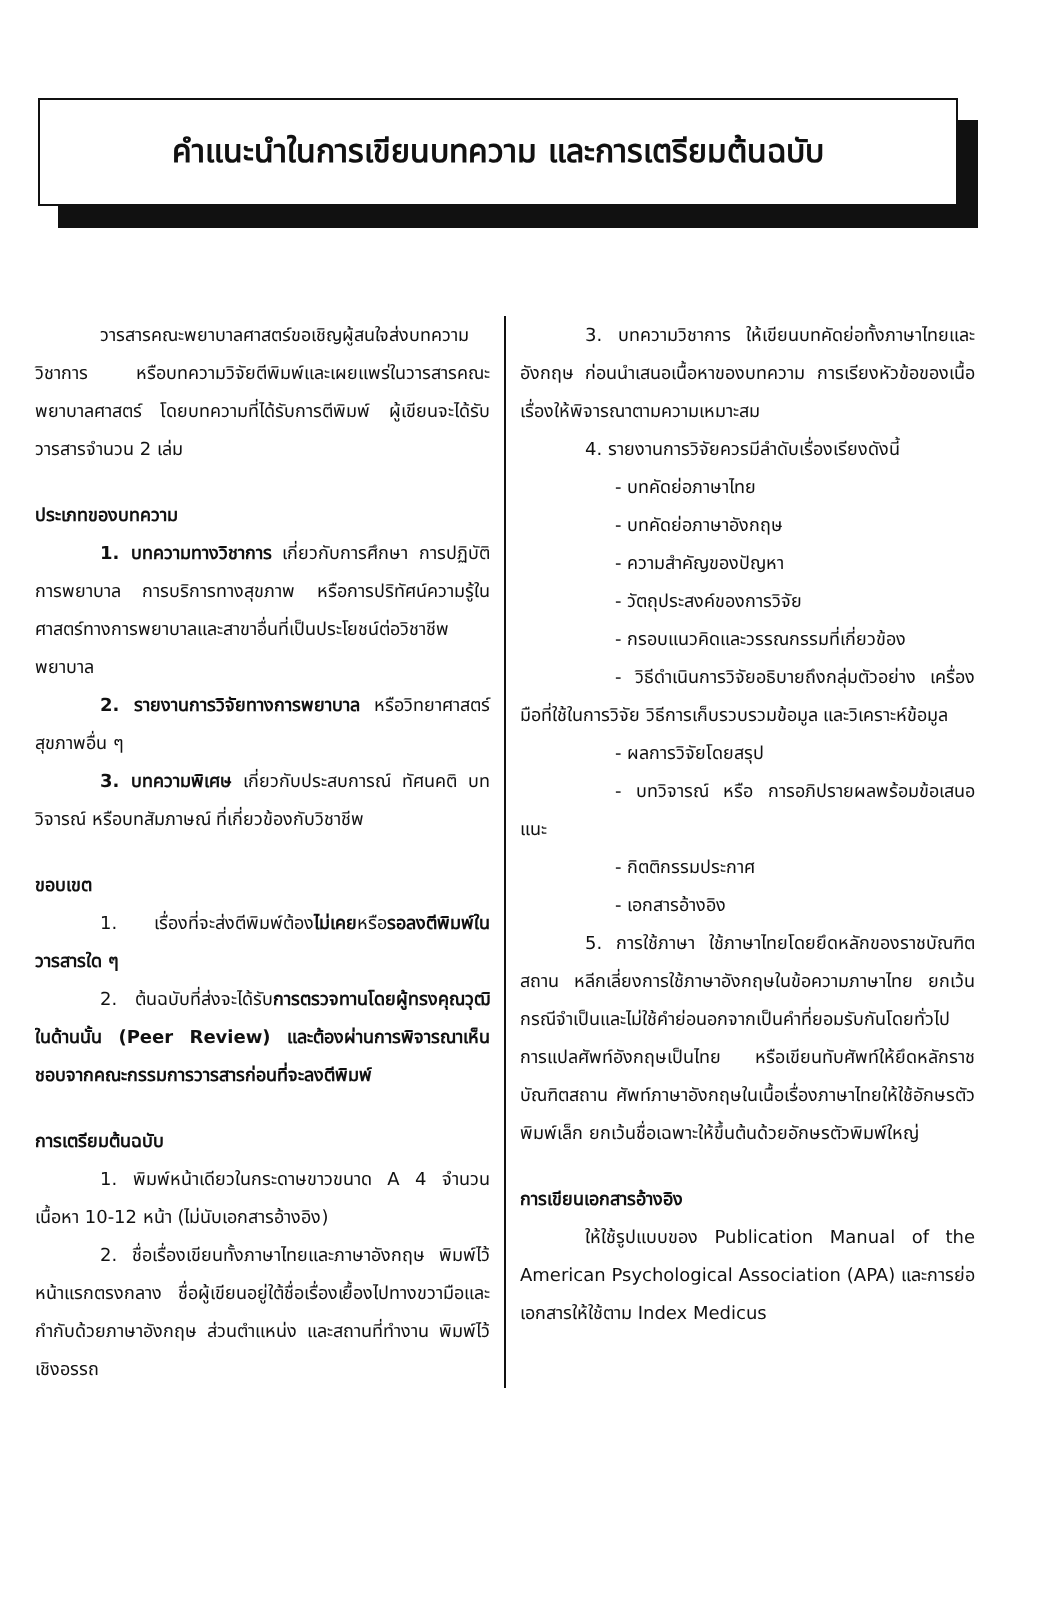คำแนะนำในการเขียนบทความ และการเตรียมต้นฉบับ
วารสารคณะพยาบาลศาสตร์ขอเชิญผู้สนใจส่งบทความวิชาการ หรือบทความวิจัยตีพิมพ์และเผยแพร่ในวารสารคณะพยาบาลศาสตร์ โดยบทความที่ได้รับการตีพิมพ์ ผู้เขียนจะได้รับวารสารจำนวน 2 เล่ม
ประเภทของบทความ
1. บทความทางวิชาการ เกี่ยวกับการศึกษา การปฏิบัติการพยาบาล การบริการทางสุขภาพ หรือการปริทัศน์ความรู้ในศาสตร์ทางการพยาบาลและสาขาอื่นที่เป็นประโยชน์ต่อวิชาชีพพยาบาล
2. รายงานการวิจัยทางการพยาบาล หรือวิทยาศาสตร์สุขภาพอื่น ๆ
3. บทความพิเศษ เกี่ยวกับประสบการณ์ ทัศนคติ บทวิจารณ์ หรือบทสัมภาษณ์ ที่เกี่ยวข้องกับวิชาชีพ
ขอบเขต
1. เรื่องที่จะส่งตีพิมพ์ต้องไม่เคยหรือรอลงตีพิมพ์ในวารสารใด ๆ
2. ต้นฉบับที่ส่งจะได้รับการตรวจทานโดยผู้ทรงคุณวุฒิในด้านนั้น (Peer Review) และต้องผ่านการพิจารณาเห็นชอบจากคณะกรรมการวารสารก่อนที่จะลงตีพิมพ์
การเตรียมต้นฉบับ
1. พิมพ์หน้าเดียวในกระดาษขาวขนาด A 4 จำนวนเนื้อหา 10-12 หน้า (ไม่นับเอกสารอ้างอิง)
2. ชื่อเรื่องเขียนทั้งภาษาไทยและภาษาอังกฤษ พิมพ์ไว้หน้าแรกตรงกลาง ชื่อผู้เขียนอยู่ใต้ชื่อเรื่องเยื้องไปทางขวามือและกำกับด้วยภาษาอังกฤษ ส่วนตำแหน่ง และสถานที่ทำงาน พิมพ์ไว้เชิงอรรถ
3. บทความวิชาการ ให้เขียนบทคัดย่อทั้งภาษาไทยและอังกฤษ ก่อนนำเสนอเนื้อหาของบทความ การเรียงหัวข้อของเนื้อเรื่องให้พิจารณาตามความเหมาะสม
4. รายงานการวิจัยควรมีลำดับเรื่องเรียงดังนี้
- บทคัดย่อภาษาไทย
- บทคัดย่อภาษาอังกฤษ
- ความสำคัญของปัญหา
- วัตถุประสงค์ของการวิจัย
- กรอบแนวคิดและวรรณกรรมที่เกี่ยวข้อง
- วิธีดำเนินการวิจัยอธิบายถึงกลุ่มตัวอย่าง เครื่องมือที่ใช้ในการวิจัย วิธีการเก็บรวบรวมข้อมูล และวิเคราะห์ข้อมูล
- ผลการวิจัยโดยสรุป
- บทวิจารณ์ หรือ การอภิปรายผลพร้อมข้อเสนอแนะ
- กิตติกรรมประกาศ
- เอกสารอ้างอิง
5. การใช้ภาษา ใช้ภาษาไทยโดยยึดหลักของราชบัณฑิตสถาน หลีกเลี่ยงการใช้ภาษาอังกฤษในข้อความภาษาไทย ยกเว้นกรณีจำเป็นและไม่ใช้คำย่อนอกจากเป็นคำที่ยอมรับกันโดยทั่วไป การแปลศัพท์อังกฤษเป็นไทย หรือเขียนทับศัพท์ให้ยึดหลักราชบัณฑิตสถาน ศัพท์ภาษาอังกฤษในเนื้อเรื่องภาษาไทยให้ใช้อักษรตัวพิมพ์เล็ก ยกเว้นชื่อเฉพาะให้ขึ้นต้นด้วยอักษรตัวพิมพ์ใหญ่
การเขียนเอกสารอ้างอิง
ให้ใช้รูปแบบของ Publication Manual of the American Psychological Association (APA) และการย่อเอกสารให้ใช้ตาม Index Medicus